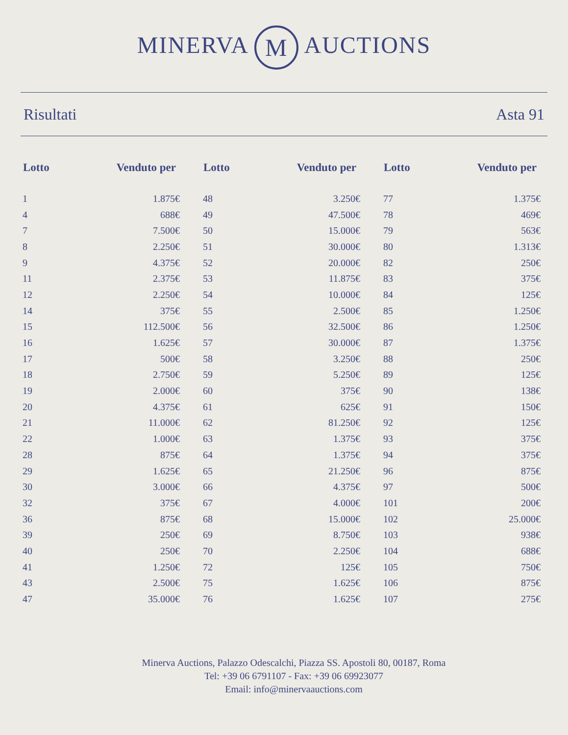MINERVA M AUCTIONS
Risultati Asta 91
| Lotto | Venduto per | Lotto | Venduto per | Lotto | Venduto per |
| --- | --- | --- | --- | --- | --- |
| 1 | 1.875€ | 48 | 3.250€ | 77 | 1.375€ |
| 4 | 688€ | 49 | 47.500€ | 78 | 469€ |
| 7 | 7.500€ | 50 | 15.000€ | 79 | 563€ |
| 8 | 2.250€ | 51 | 30.000€ | 80 | 1.313€ |
| 9 | 4.375€ | 52 | 20.000€ | 82 | 250€ |
| 11 | 2.375€ | 53 | 11.875€ | 83 | 375€ |
| 12 | 2.250€ | 54 | 10.000€ | 84 | 125€ |
| 14 | 375€ | 55 | 2.500€ | 85 | 1.250€ |
| 15 | 112.500€ | 56 | 32.500€ | 86 | 1.250€ |
| 16 | 1.625€ | 57 | 30.000€ | 87 | 1.375€ |
| 17 | 500€ | 58 | 3.250€ | 88 | 250€ |
| 18 | 2.750€ | 59 | 5.250€ | 89 | 125€ |
| 19 | 2.000€ | 60 | 375€ | 90 | 138€ |
| 20 | 4.375€ | 61 | 625€ | 91 | 150€ |
| 21 | 11.000€ | 62 | 81.250€ | 92 | 125€ |
| 22 | 1.000€ | 63 | 1.375€ | 93 | 375€ |
| 28 | 875€ | 64 | 1.375€ | 94 | 375€ |
| 29 | 1.625€ | 65 | 21.250€ | 96 | 875€ |
| 30 | 3.000€ | 66 | 4.375€ | 97 | 500€ |
| 32 | 375€ | 67 | 4.000€ | 101 | 200€ |
| 36 | 875€ | 68 | 15.000€ | 102 | 25.000€ |
| 39 | 250€ | 69 | 8.750€ | 103 | 938€ |
| 40 | 250€ | 70 | 2.250€ | 104 | 688€ |
| 41 | 1.250€ | 72 | 125€ | 105 | 750€ |
| 43 | 2.500€ | 75 | 1.625€ | 106 | 875€ |
| 47 | 35.000€ | 76 | 1.625€ | 107 | 275€ |
Minerva Auctions, Palazzo Odescalchi, Piazza SS. Apostoli 80, 00187, Roma
Tel: +39 06 6791107 - Fax: +39 06 69923077
Email: info@minervaauctions.com